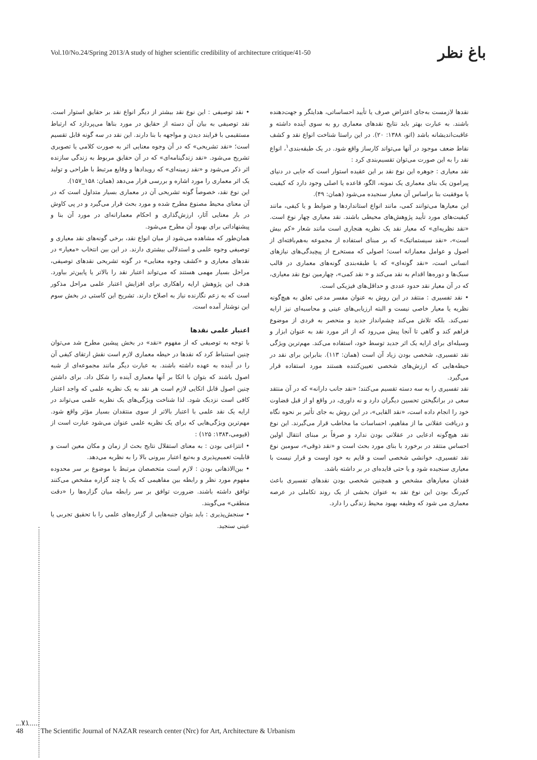Vol.10/No.24/Spring 2013/A study of higher scientific credibility of architecture critique/41-50 باغ نظر
نقدها لازمست به‌جای اعتراض صرف یا تأیید احساساتی، هدایتگر و جهت‌دهنده باشند. به عبارت بهتر باید نتایج نقدهای معماری رو به سوی آینده داشته و عاقبت‌اندیشانه باشد (اتو، ۱۳۸۸: ۲۰). در این راستا شناخت انواع نقد و کشف نقاط ضعف موجود در آنها می‌تواند کارساز واقع شود. در یک طبقه‌بندی<sup>۱</sup>، انواع نقد را به این صورت می‌توان تقسیم‌بندی کرد :
نقد معیاری : جوهره این نوع نقد بر این عقیده استوار است که جایی در دنیای پیرامون یک بنای معماری یک نمونه، الگو، قاعده یا اصلی وجود دارد که کیفیت یا موفقیت بنا براساس آن معیار سنجیده می‌شود (همان: ۴۹).
این معیارها می‌توانند کمی، مانند انواع استانداردها و ضوابط و یا کیفی، مانند کیفیت‌های مورد تأیید پژوهش‌های محیطی باشند. نقد معیاری چهار نوع است. «نقد نظریه‌ای» که معیار نقد یک نظریه هنجاری است مانند شعار «کم بیش است»، «نقد سیستماتیک» که بر مبنای استفاده از مجموعه به‌هم‌بافته‌ای از اصول و عوامل معمارانه است؛ اصولی که مستخرج از پیچیدگی‌های نیازهای انسانی است، «نقد گونه‌ای» که با طبقه‌بندی گونه‌های معماری در قالب سبک‌ها و دوره‌ها اقدام به نقد می‌کند و « نقد کمی»، چهارمین نوع نقد معیاری، که در آن معیار نقد حدود عددی و حداقل‌های فیزیکی است.
• نقد تفسیری : منتقد در این روش به عنوان مفسر مدعی تعلق به هیچ‌گونه نظریه یا معیار خاصی نیست و البته ارزیابی‌های عینی و محاسبه‌ای نیز ارایه نمی‌کند. بلکه تلاش می‌کند چشم‌انداز جدید و منحصر به فردی از موضوع فراهم کند و گاهی تا آنجا پیش می‌رود که از اثر مورد نقد به عنوان ابزار و وسیله‌ای برای ارایه یک اثر جدید توسط خود، استفاده می‌کند. مهم‌ترین ویژگی نقد تفسیری، شخصی بودن زیاد آن است (همان: ۱۱۳). بنابراین برای نقد در حیطه‌هایی که ارزش‌های شخصی تعیین‌کننده هستند مورد استفاده قرار می‌گیرد.
نقد تفسیری را به سه دسته تقسیم می‌کنند؛ «نقد جانب دارانه» که در آن منتقد سعی در برانگیختن تحسین دیگران دارد و نه داوری، در واقع او از قبل قضاوت خود را انجام داده است، «نقد القایی»، در این روش به جای تأثیر بر نحوه نگاه و دریافت عقلانی ما از مفاهیم، احساسات ما مخاطب قرار می‌گیرند. این نوع نقد هیچ‌گونه ادعایی در عقلانی بودن ندارد و صرفاً بر مبنای انتقال اولین احساس منتقد در برخورد با بنای مورد بحث است و «نقد ذوقی»، سومین نوع نقد تفسیری، خوانشی شخصی است و قایم به خود اوست و قرار نیست با معیاری سنجیده شود و یا حتی فایده‌ای در بر داشته باشد.
فقدان معیارهای مشخص و همچنین شخصی بودن نقدهای تفسیری باعث کم‌رنگ بودن این نوع نقد به عنوان بخشی از یک روند تکاملی در عرصه معماری می شود که وظیفه بهبود محیط زندگی را دارد.
• نقد توصیفی : این نوع نقد بیشتر از دیگر انواع نقد بر حقایق استوار است. نقد توصیفی به بیان آن دسته از حقایق در مورد بناها می‌پردازد که ارتباط مستقیمی با فرایند دیدن و مواجهه با بنا دارند. این نقد در سه گونه قابل تقسیم است؛ «نقد تشریحی» که در آن وجوه معنایی اثر به صورت کلامی یا تصویری تشریح می‌شود. «نقد زندگینامه‌ای» که در آن حقایق مربوط به زندگی سازنده اثر ذکر می‌شود و «نقد زمینه‌ای» که رویدادها و وقایع مرتبط با طراحی و تولید یک اثر معماری را مورد اشاره و بررسی قرار می‌دهد (همان: ۱۵۸_۱۵۷).
این نوع نقد، خصوصاً گونه تشریحی آن در معماری بسیار متداول است که در آن معنای محیط مصنوع مطرح شده و مورد بحث قرار می‌گیرد و در پی کاوش در بار معنایی آثار، ارزش‌گذاری و احکام معمارانه‌ای در مورد آن بنا و پیشنهاداتی برای بهبود آن مطرح می‌شود.
همان‌طور که مشاهده می‌شود از میان انواع نقد، برخی گونه‌های نقد معیاری و توصیفی وجوه علمی و استدلالی بیشتری دارند. در این بین انتخاب «معیار» در نقدهای معیاری و «کشف وجوه معنایی» در گونه تشریحی نقدهای توصیفی، مراحل بسیار مهمی هستند که می‌تواند اعتبار نقد را بالاتر یا پایین‌تر بیاورد. هدف این پژوهش ارایه راهکاری برای افزایش اعتبار علمی مراحل مذکور است که به زعم نگارنده نیاز به اصلاح دارند. تشریح این کاستی در بخش سوم این نوشتار آمده است.
اعتبار علمی نقدها
با توجه به توصیفی که از مفهوم «نقد» در بخش پیشین مطرح شد می‌توان چنین استنباط کرد که نقدها در حیطه معماری لازم است نقش ارتقای کیفی آن را در آینده به عهده داشته باشند. به عبارت دیگر مانند مجموعه‌ای از شبه اصول باشند که بتوان با اتکا بر آنها معماری آینده را شکل داد. برای داشتن چنین اصول قابل اتکایی لازم است هر نقد به یک نظریه علمی که واجد اعتبار کافی است نزدیک شود. لذا شناخت ویژگی‌های یک نظریه علمی می‌تواند در ارایه یک نقد علمی با اعتبار بالاتر از سوی منتقدان بسیار مؤثر واقع شود. مهم‌ترین ویژگی‌هایی که برای یک نظریه علمی عنوان می‌شود عبارت است از (قیومی،۱۳۸۴: ۱۲۵) :
• انتزاعی بودن : به معنای استقلال نتایج بحث از زمان و مکان معین است و قابلیت تعمیم‌پذیری و به‌تبع اعتبار بیرونی بالا را به نظریه می‌دهد.
• بین‌الاذهانی بودن : لازم است متخصصان مرتبط با موضوع بر سر محدوده مفهوم مورد نظر و رابطه بین مفاهیمی که یک یا چند گزاره مشخص می‌کنند توافق داشته باشند. ضرورت توافق بر سر رابطه میان گزاره‌ها را «دقت منطقی» می‌گویند.
• سنجش‌پذیری : باید بتوان جنبه‌هایی از گزاره‌های علمی را با تحقیق تجربی یا عینی سنجید.
۷۱
48 The Scientific Journal of NAZAR research center (Nrc) for Art, Architecture & Urbanism